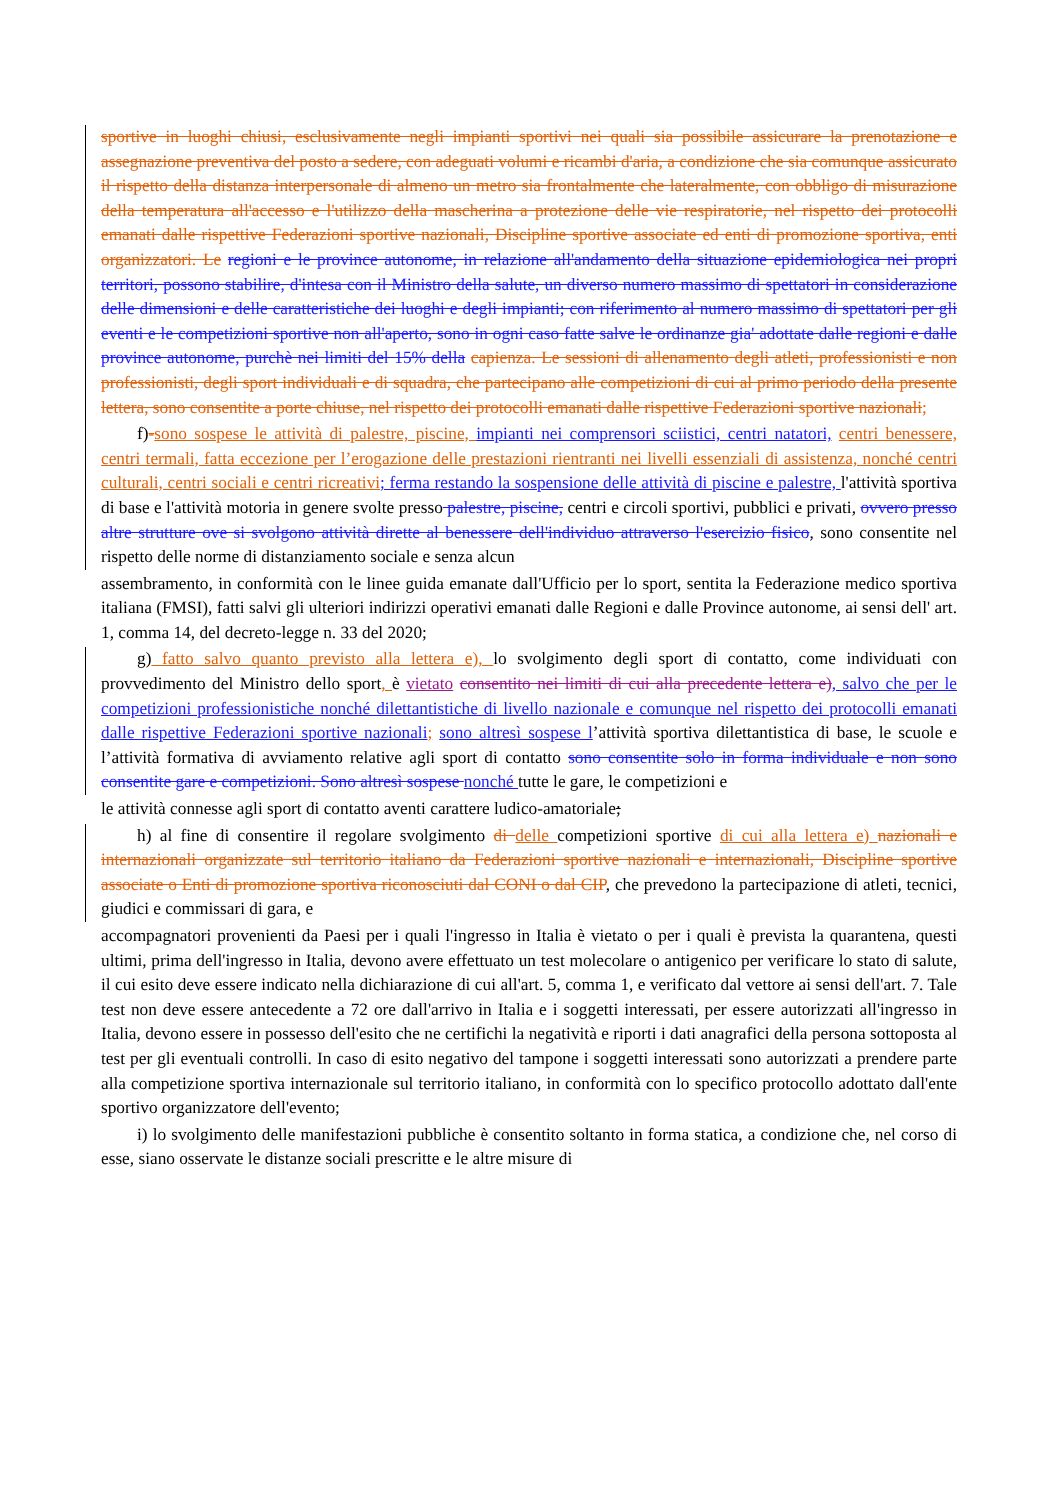sportive in luoghi chiusi, esclusivamente negli impianti sportivi nei quali sia possibile assicurare la prenotazione e assegnazione preventiva del posto a sedere, con adeguati volumi e ricambi d'aria, a condizione che sia comunque assicurato il rispetto della distanza interpersonale di almeno un metro sia frontalmente che lateralmente, con obbligo di misurazione della temperatura all'accesso e l'utilizzo della mascherina a protezione delle vie respiratorie, nel rispetto dei protocolli emanati dalle rispettive Federazioni sportive nazionali, Discipline sportive associate ed enti di promozione sportiva, enti organizzatori. Le regioni e le province autonome, in relazione all'andamento della situazione epidemiologica nei propri territori, possono stabilire, d'intesa con il Ministro della salute, un diverso numero massimo di spettatori in considerazione delle dimensioni e delle caratteristiche dei luoghi e degli impianti; con riferimento al numero massimo di spettatori per gli eventi e le competizioni sportive non all'aperto, sono in ogni caso fatte salve le ordinanze gia' adottate dalle regioni e dalle province autonome, purchè nei limiti del 15% della capienza. Le sessioni di allenamento degli atleti, professionisti e non professionisti, degli sport individuali e di squadra, che partecipano alle competizioni di cui al primo periodo della presente lettera, sono consentite a porte chiuse, nel rispetto dei protocolli emanati dalle rispettive Federazioni sportive nazionali;
f)-sono sospese le attività di palestre, piscine, impianti nei comprensori sciistici, centri natatori, centri benessere, centri termali, fatta eccezione per l’erogazione delle prestazioni rientranti nei livelli essenziali di assistenza, nonché centri culturali, centri sociali e centri ricreativi; ferma restando la sospensione delle attività di piscine e palestre, l'attività sportiva di base e l'attività motoria in genere svolte presso palestre, piscine, centri e circoli sportivi, pubblici e privati, ovvero presso altre strutture ove si svolgono attività dirette al benessere dell'individuo attraverso l'esercizio fisico, sono consentite nel rispetto delle norme di distanziamento sociale e senza alcun
assembramento, in conformità con le linee guida emanate dall'Ufficio per lo sport, sentita la Federazione medico sportiva italiana (FMSI), fatti salvi gli ulteriori indirizzi operativi emanati dalle Regioni e dalle Province autonome, ai sensi dell' art. 1, comma 14, del decreto-legge n. 33 del 2020;
g) fatto salvo quanto previsto alla lettera e), lo svolgimento degli sport di contatto, come individuati con provvedimento del Ministro dello sport, è vietato consentito nei limiti di cui alla precedente lettera e), salvo che per le competizioni professionistiche nonché dilettantistiche di livello nazionale e comunque nel rispetto dei protocolli emanati dalle rispettive Federazioni sportive nazionali; sono altresì sospese l’attività sportiva dilettantistica di base, le scuole e l’attività formativa di avviamento relative agli sport di contatto sono consentite solo in forma individuale e non sono consentite gare e competizioni. Sono altresì sospese nonché tutte le gare, le competizioni e
le attività connesse agli sport di contatto aventi carattere ludico-amatoriale;
h) al fine di consentire il regolare svolgimento di delle competizioni sportive di cui alla lettera e) nazionali e internazionali organizzate sul territorio italiano da Federazioni sportive nazionali e internazionali, Discipline sportive associate o Enti di promozione sportiva riconosciuti dal CONI o dal CIP, che prevedono la partecipazione di atleti, tecnici, giudici e commissari di gara, e
accompagnatori provenienti da Paesi per i quali l'ingresso in Italia è vietato o per i quali è prevista la quarantena, questi ultimi, prima dell'ingresso in Italia, devono avere effettuato un test molecolare o antigenico per verificare lo stato di salute, il cui esito deve essere indicato nella dichiarazione di cui all'art. 5, comma 1, e verificato dal vettore ai sensi dell'art. 7. Tale test non deve essere antecedente a 72 ore dall'arrivo in Italia e i soggetti interessati, per essere autorizzati all'ingresso in Italia, devono essere in possesso dell'esito che ne certifichi la negatività e riporti i dati anagrafici della persona sottoposta al test per gli eventuali controlli. In caso di esito negativo del tampone i soggetti interessati sono autorizzati a prendere parte alla competizione sportiva internazionale sul territorio italiano, in conformità con lo specifico protocollo adottato dall'ente sportivo organizzatore dell'evento;
i) lo svolgimento delle manifestazioni pubbliche è consentito soltanto in forma statica, a condizione che, nel corso di esse, siano osservate le distanze sociali prescritte e le altre misure di